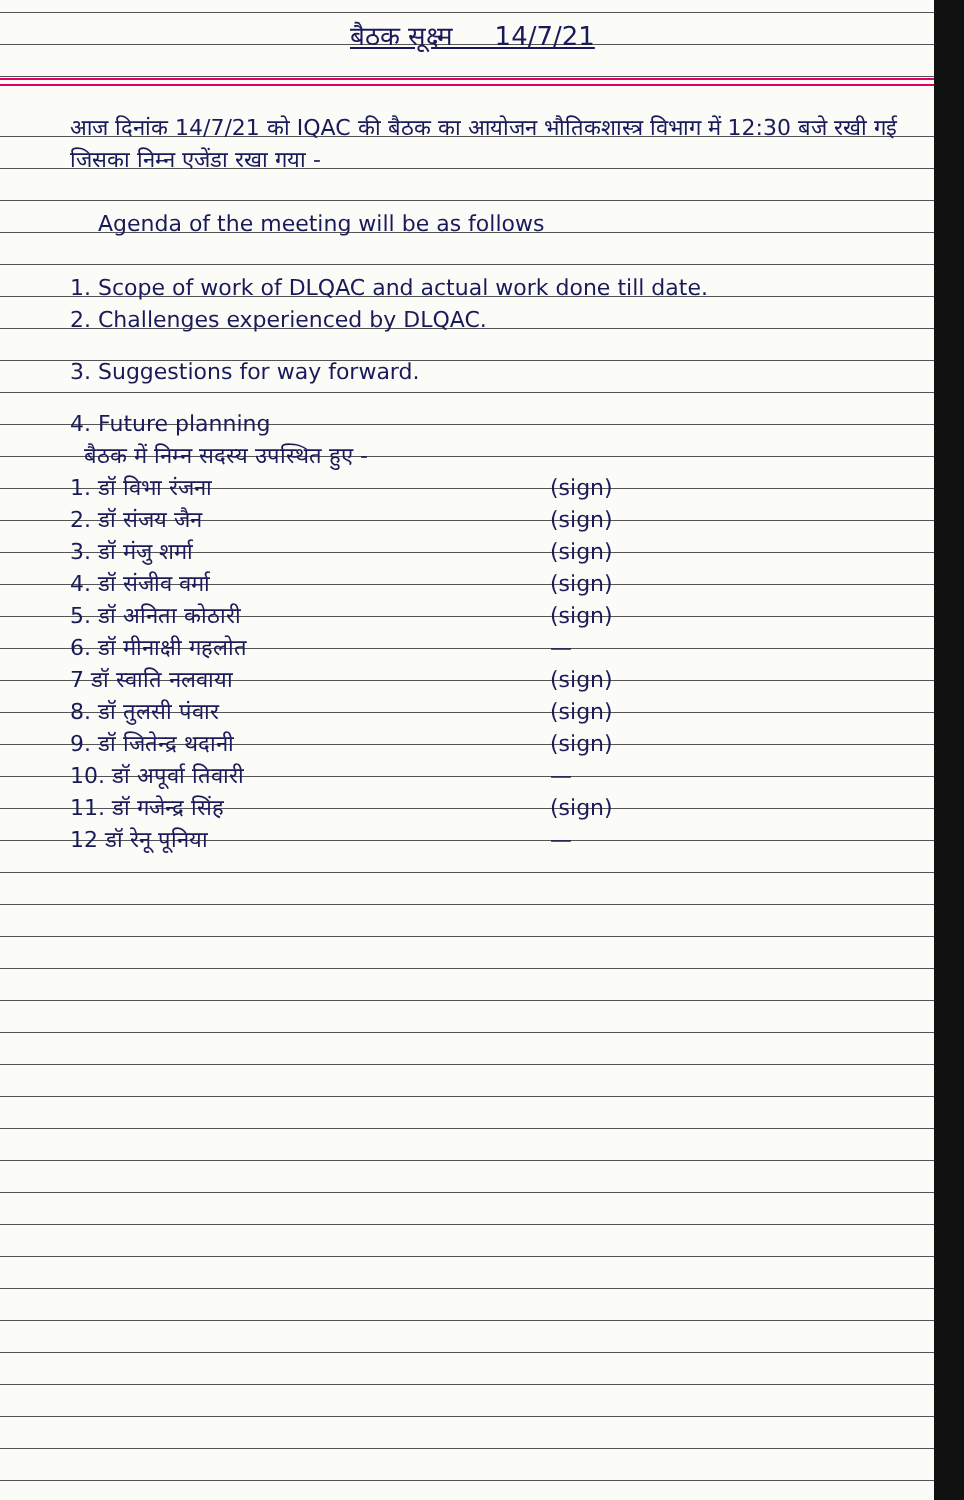बैठक सूक्ष्म 14/7/21
आज दिनांक 14/7/21 को IQAC की बैठक का आयोजन भौतिकशास्त्र विभाग में 12:30 बजे रखी गई जिसका निम्न एजेंडा रखा गया -
Agenda of the meeting will be as follows
1. Scope of work of DLQAC and actual work done till date.
2. Challenges experienced by DLQAC.
3. Suggestions for way forward.
4. Future planning
बैठक में निम्न सदस्य उपस्थित हुए -
1. डॉ विभा रंजना (sign)
2. डॉ संजय जैन (sign)
3. डॉ मंजु शर्मा (sign)
4. डॉ संजीव वर्मा (sign)
5. डॉ अनिता कोठारी (sign)
6. डॉ मीनाक्षी गहलोत —
7 डॉ स्वाति नलवाया (sign)
8. डॉ तुलसी पंवार (sign)
9. डॉ जितेन्द्र थदानी (sign)
10. डॉ अपूर्वा तिवारी —
11. डॉ गजेन्द्र सिंह (sign)
12 डॉ रेनू पूनिया —